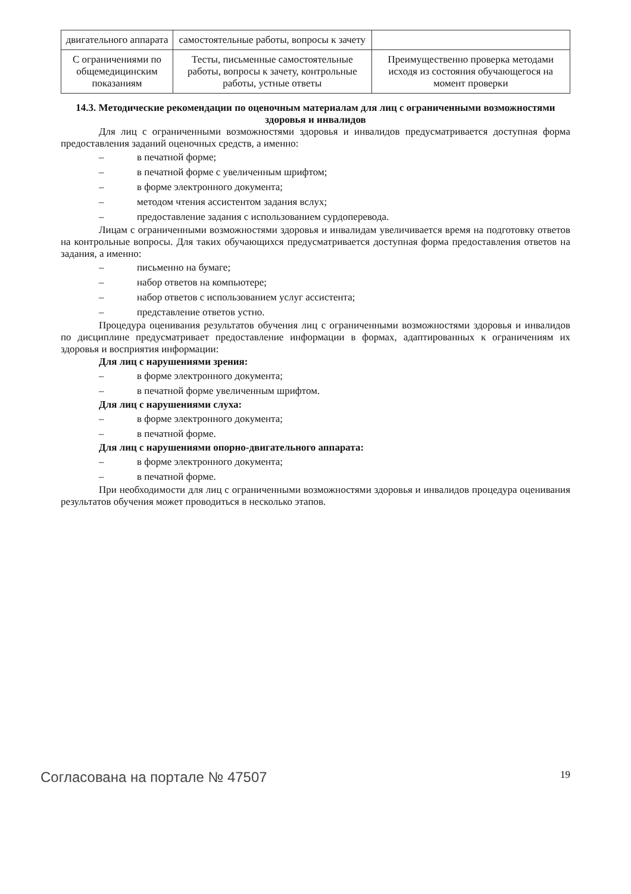| двигательного аппарата | самостоятельные работы, вопросы к зачету | |
| С ограничениями по общемедицинским показаниям | Тесты, письменные самостоятельные работы, вопросы к зачету, контрольные работы, устные ответы | Преимущественно проверка методами исходя из состояния обучающегося на момент проверки |
14.3. Методические рекомендации по оценочным материалам для лиц с ограниченными возможностями здоровья и инвалидов
Для лиц с ограниченными возможностями здоровья и инвалидов предусматривается доступная форма предоставления заданий оценочных средств, а именно:
– в печатной форме;
– в печатной форме с увеличенным шрифтом;
– в форме электронного документа;
– методом чтения ассистентом задания вслух;
– предоставление задания с использованием сурдоперевода.
Лицам с ограниченными возможностями здоровья и инвалидам увеличивается время на подготовку ответов на контрольные вопросы. Для таких обучающихся предусматривается доступная форма предоставления ответов на задания, а именно:
– письменно на бумаге;
– набор ответов на компьютере;
– набор ответов с использованием услуг ассистента;
– представление ответов устно.
Процедура оценивания результатов обучения лиц с ограниченными возможностями здоровья и инвалидов по дисциплине предусматривает предоставление информации в формах, адаптированных к ограничениям их здоровья и восприятия информации:
Для лиц с нарушениями зрения:
– в форме электронного документа;
– в печатной форме увеличенным шрифтом.
Для лиц с нарушениями слуха:
– в форме электронного документа;
– в печатной форме.
Для лиц с нарушениями опорно-двигательного аппарата:
– в форме электронного документа;
– в печатной форме.
При необходимости для лиц с ограниченными возможностями здоровья и инвалидов процедура оценивания результатов обучения может проводиться в несколько этапов.
Согласована на портале № 47507
19